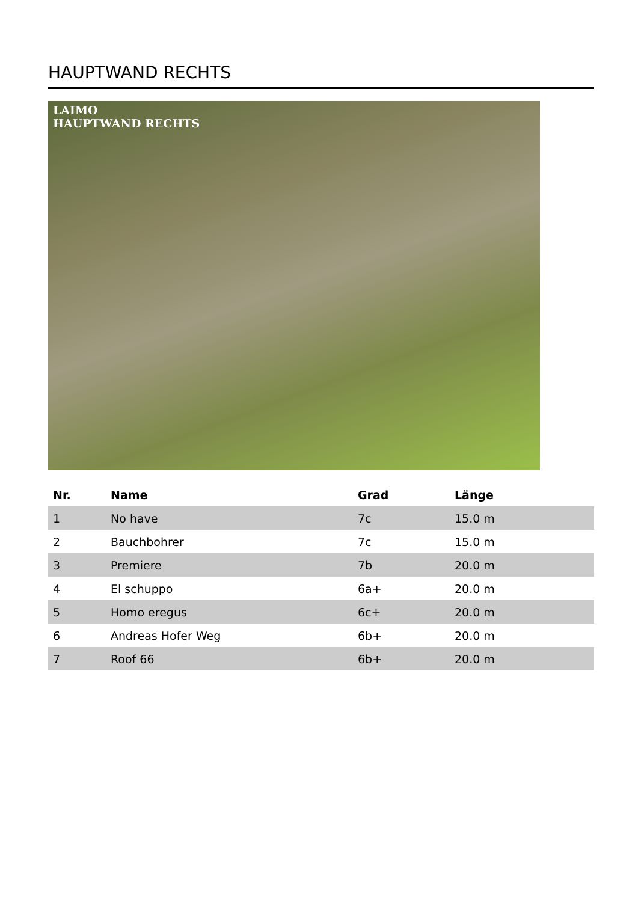HAUPTWAND RECHTS
LAIMO
HAUPTWAND RECHTS
| Nr. | Name | Grad | Länge |
| --- | --- | --- | --- |
| 1 | No have | 7c | 15.0 m |
| 2 | Bauchbohrer | 7c | 15.0 m |
| 3 | Premiere | 7b | 20.0 m |
| 4 | El schuppo | 6a+ | 20.0 m |
| 5 | Homo eregus | 6c+ | 20.0 m |
| 6 | Andreas Hofer Weg | 6b+ | 20.0 m |
| 7 | Roof 66 | 6b+ | 20.0 m |